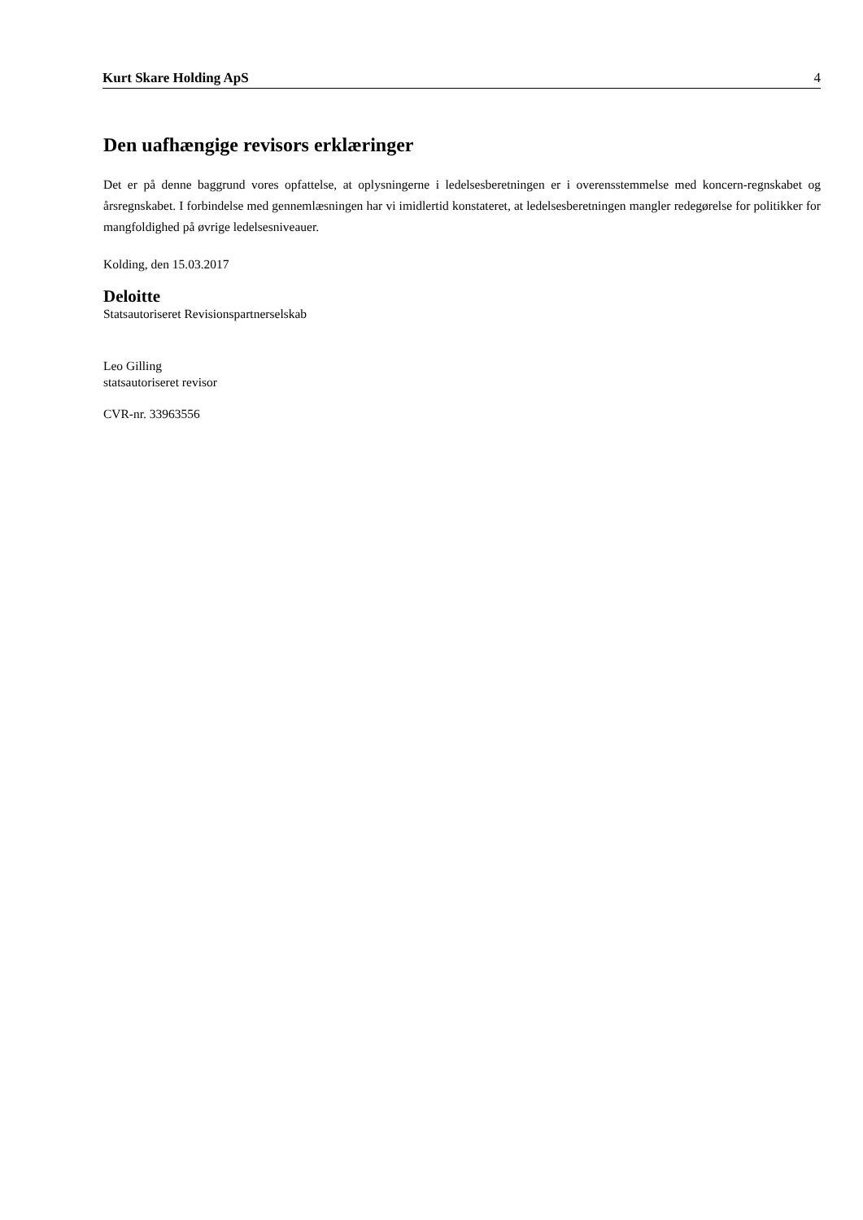Kurt Skare Holding ApS 4
Den uafhængige revisors erklæringer
Det er på denne baggrund vores opfattelse, at oplysningerne i ledelsesberetningen er i overensstemmelse med koncern-regnskabet og årsregnskabet. I forbindelse med gennemlæsningen har vi imidlertid konstateret, at ledelsesberetningen mangler redegørelse for politikker for mangfoldighed på øvrige ledelsesniveauer.
Kolding, den 15.03.2017
Deloitte
Statsautoriseret Revisionspartnerselskab
Leo Gilling
statsautoriseret revisor
CVR-nr. 33963556